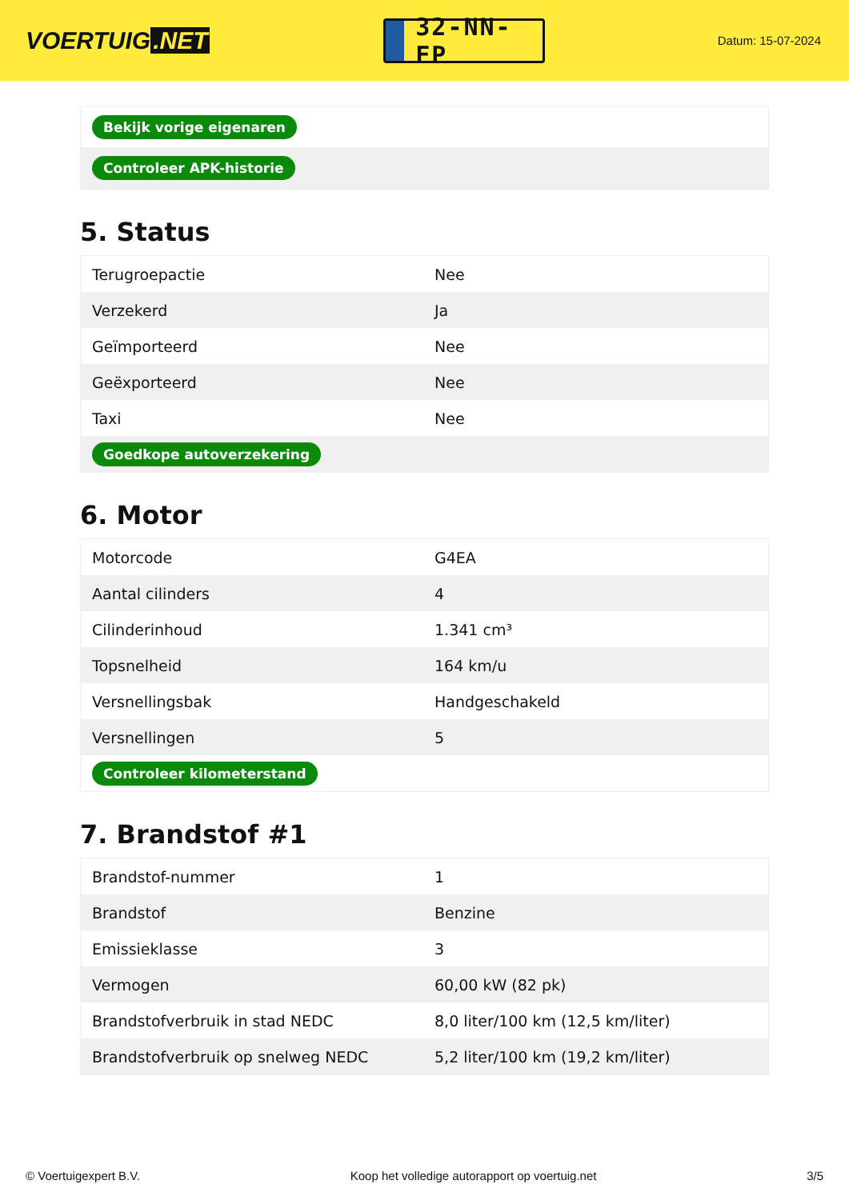VOERTUIG.NET
32-NN-FP
Datum: 15-07-2024
| Bekijk vorige eigenaren |
| Controleer APK-historie |
5. Status
| Terugroepactie | Nee |
| Verzekerd | Ja |
| Geïmporteerd | Nee |
| Geëxporteerd | Nee |
| Taxi | Nee |
| Goedkope autoverzekering | |
6. Motor
| Motorcode | G4EA |
| Aantal cilinders | 4 |
| Cilinderinhoud | 1.341 cm³ |
| Topsnelheid | 164 km/u |
| Versnellingsbak | Handgeschakeld |
| Versnellingen | 5 |
| Controleer kilometerstand | |
7. Brandstof #1
| Brandstof-nummer | 1 |
| Brandstof | Benzine |
| Emissieklasse | 3 |
| Vermogen | 60,00 kW (82 pk) |
| Brandstofverbruik in stad NEDC | 8,0 liter/100 km (12,5 km/liter) |
| Brandstofverbruik op snelweg NEDC | 5,2 liter/100 km (19,2 km/liter) |
© Voertuigexpert B.V. Koop het volledige autorapport op voertuig.net 3/5